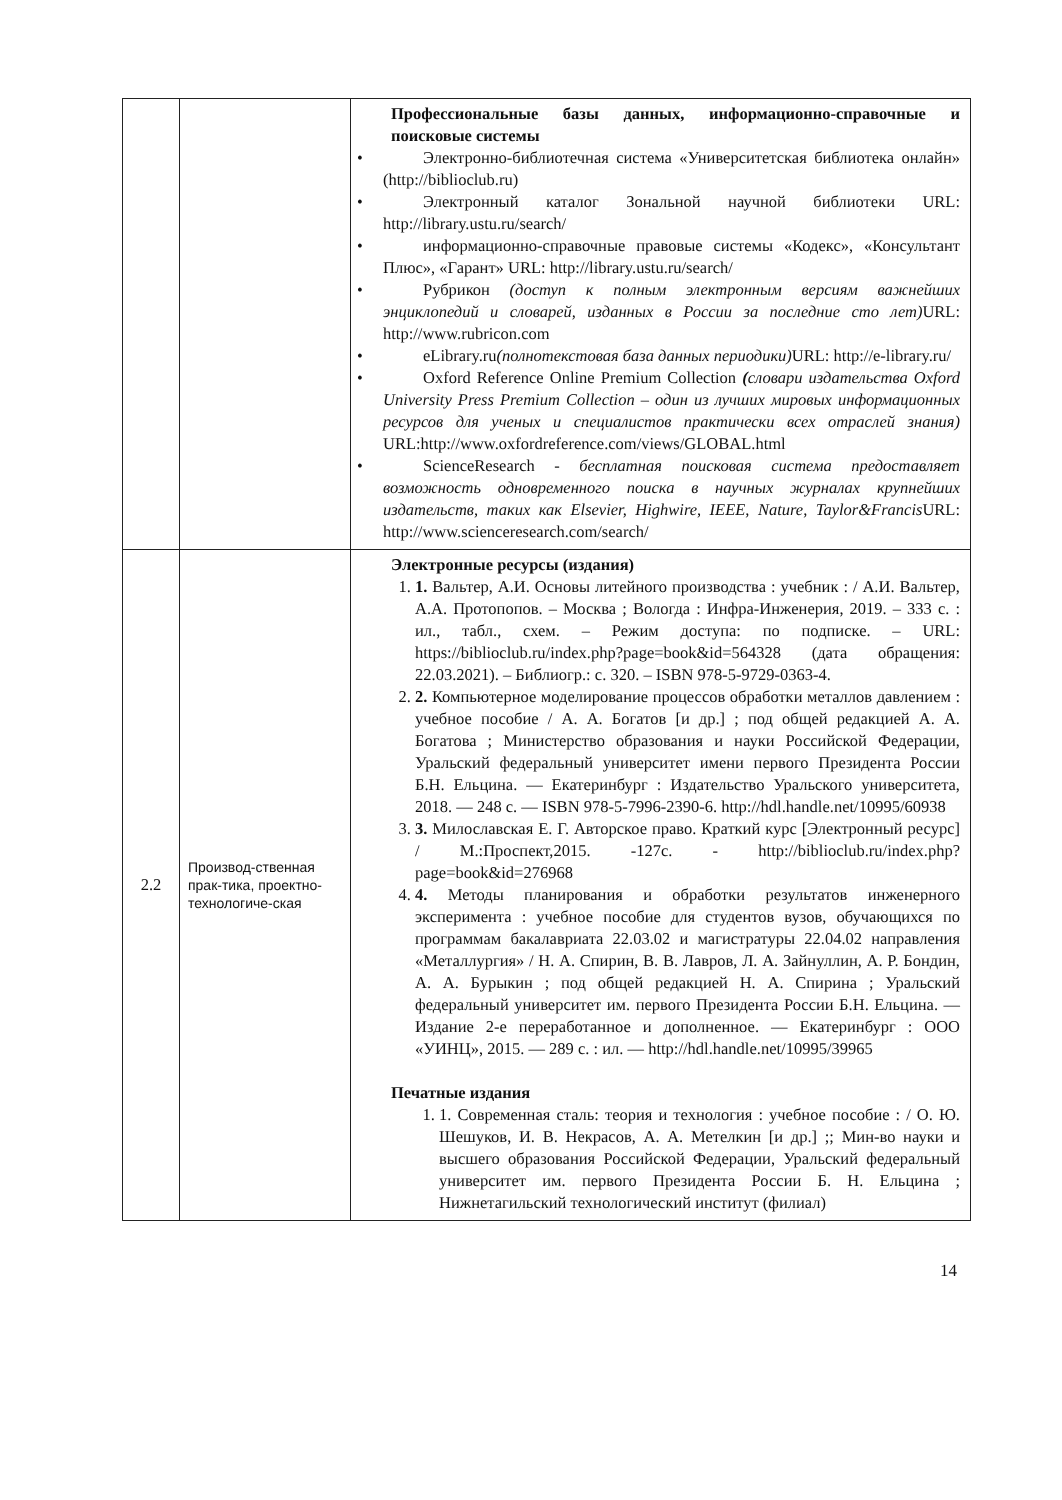| | | Профессиональные базы данных, информационно-справочные и поисковые системы • Электронно-библиотечная система «Университетская библиотека онлайн» ( http://biblioclub.ru ) • Электронный каталог Зональной научной библиотеки URL: http://library.ustu.ru/search/ • информационно-справочные правовые системы «Кодекс», «Консультант Плюс», «Гарант» URL: http://library.ustu.ru/search/ • Рубрикон (доступ к полным электронным версиям важнейших энциклопедий и словарей, изданных в России за последние сто лет) URL: http://www.rubricon.com • eLibrary.ru (полнотекстовая база данных периодики) URL: http://e-library.ru/ • Oxford Reference Online Premium Collection ( словари издательства Oxford University Press Premium Collection – один из лучших мировых информационных ресурсов для ученых и специалистов практически всех отраслей знания) URL: http://www.oxfordreference.com/views/GLOBAL.html • ScienceResearch - бесплатная поисковая система предоставляет возможность одновременного поиска в научных журналах крупнейших издательств, таких как Elsevier, Highwire, IEEE, Nature, Taylor&Francis URL: http://www.scienceresearch.com/search/ |
| 2.2 | Производ-ственная прак-тика, проектно-технологиче-ская | Электронные ресурсы (издания) 1. 1. Вальтер, А.И. Основы литейного производства : учебник : / А.И. Вальтер, А.А. Протопопов. – Москва ; Вологда : Инфра-Инженерия, 2019. – 333 с. : ил., табл., схем. – Режим доступа: по подписке. – URL: https://biblioclub.ru/index.php?page=book&id=564328 (дата обращения: 22.03.2021). – Библиогр.: с. 320. – ISBN 978-5-9729-0363-4. 2. 2. Компьютерное моделирование процессов обработки металлов давлением : учебное пособие / А. А. Богатов [и др.] ; под общей редакцией А. А. Богатова ; Министерство образования и науки Российской Федерации, Уральский федеральный университет имени первого Президента России Б.Н. Ельцина. — Екатеринбург : Издательство Уральского университета, 2018. — 248 с. — ISBN 978-5-7996-2390-6. http://hdl.handle.net/10995/60938 3. 3. Милославская Е. Г. Авторское право. Краткий курс [Электронный ресурс] / М.:Проспект,2015. -127с. - http://biblioclub.ru/index.php?page=book&id=276968 4. 4. Методы планирования и обработки результатов инженерного эксперимента : учебное пособие для студентов вузов, обучающихся по программам бакалавриата 22.03.02 и магистратуры 22.04.02 направления «Металлургия» / Н. А. Спирин, В. В. Лавров, Л. А. Зайнуллин, А. Р. Бондин, А. А. Бурыкин ; под общей редакцией Н. А. Спирина ; Уральский федеральный университет им. первого Президента России Б.Н. Ельцина. — Издание 2-е переработанное и дополненное. — Екатеринбург : ООО «УИНЦ», 2015. — 289 с. : ил. — http://hdl.handle.net/10995/39965 Печатные издания 1. 1. Современная сталь: теория и технология : учебное пособие : / О. Ю. Шешуков, И. В. Некрасов, А. А. Метелкин [и др.] ;; Мин-во науки и высшего образования Российской Федерации, Уральский федеральный университет им. первого Президента России Б. Н. Ельцина ; Нижнетагильский технологический институт (филиал) |
14